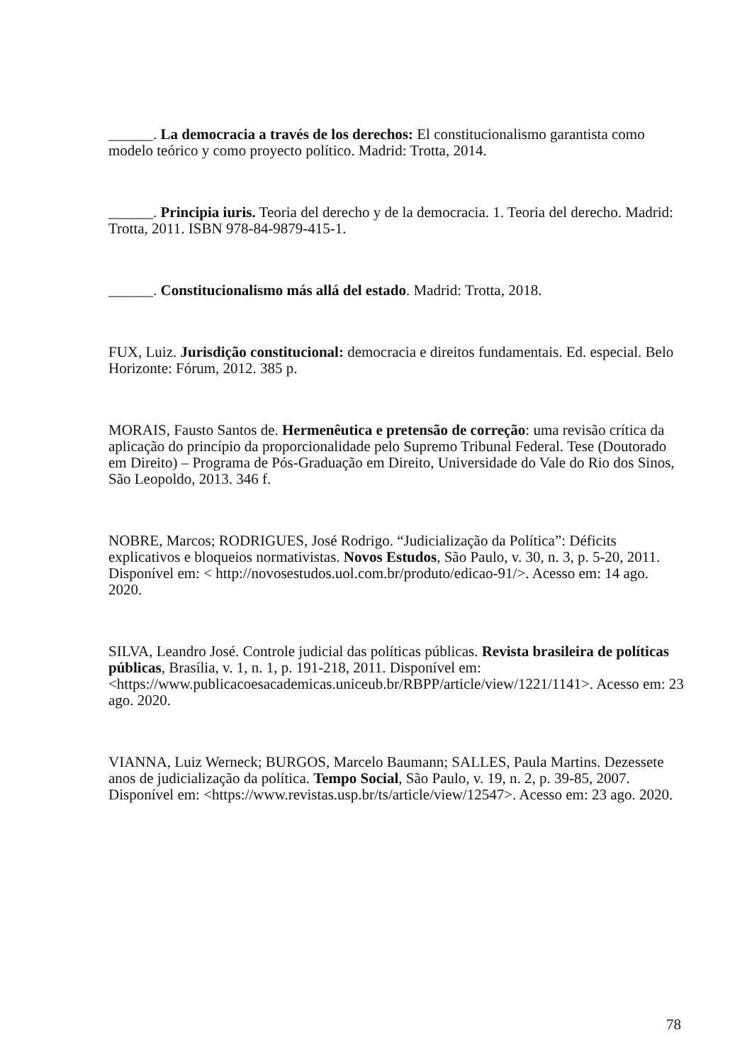______. La democracia a través de los derechos: El constitucionalismo garantista como modelo teórico y como proyecto político. Madrid: Trotta, 2014.
______. Principia iuris. Teoria del derecho y de la democracia. 1. Teoria del derecho. Madrid: Trotta, 2011. ISBN 978-84-9879-415-1.
______. Constitucionalismo más allá del estado. Madrid: Trotta, 2018.
FUX, Luiz. Jurisdição constitucional: democracia e direitos fundamentais. Ed. especial. Belo Horizonte: Fórum, 2012. 385 p.
MORAIS, Fausto Santos de. Hermenêutica e pretensão de correção: uma revisão crítica da aplicação do princípio da proporcionalidade pelo Supremo Tribunal Federal. Tese (Doutorado em Direito) – Programa de Pós-Graduação em Direito, Universidade do Vale do Rio dos Sinos, São Leopoldo, 2013. 346 f.
NOBRE, Marcos; RODRIGUES, José Rodrigo. “Judicialização da Política”: Déficits explicativos e bloqueios normativistas. Novos Estudos, São Paulo, v. 30, n. 3, p. 5-20, 2011. Disponível em: < http://novosestudos.uol.com.br/produto/edicao-91/>. Acesso em: 14 ago. 2020.
SILVA, Leandro José. Controle judicial das políticas públicas. Revista brasileira de políticas públicas, Brasília, v. 1, n. 1, p. 191-218, 2011. Disponível em: <https://www.publicacoesacademicas.uniceub.br/RBPP/article/view/1221/1141>. Acesso em: 23 ago. 2020.
VIANNA, Luiz Werneck; BURGOS, Marcelo Baumann; SALLES, Paula Martins. Dezessete anos de judicialização da política. Tempo Social, São Paulo, v. 19, n. 2, p. 39-85, 2007. Disponível em: <https://www.revistas.usp.br/ts/article/view/12547>. Acesso em: 23 ago. 2020.
78